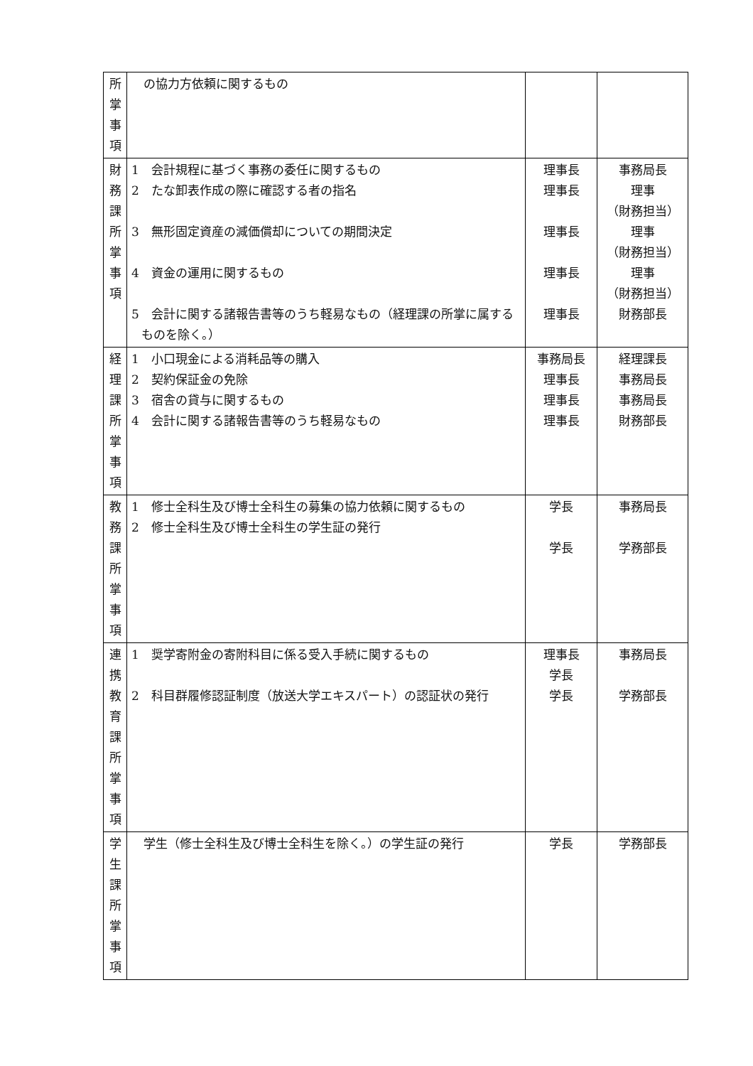| 所 掌 事 項 | の協力方依頼に関するもの | | |
| 財 務 課 所 掌 事 項 | 1 会計規程に基づく事務の委任に関するもの 2 たな卸表作成の際に確認する者の指名 3 無形固定資産の減価償却についての期間決定 4 資金の運用に関するもの 5 会計に関する諸報告書等のうち軽易なもの（経理課の所掌に属するものを除く。） | 理事長 理事長 理事長 理事長 理事長 | 事務局長 理事 （財務担当） 理事 （財務担当） 理事 （財務担当） 財務部長 |
| 経 理 課 所 掌 事 項 | 1 小口現金による消耗品等の購入 2 契約保証金の免除 3 宿舎の貸与に関するもの 4 会計に関する諸報告書等のうち軽易なもの | 事務局長 理事長 理事長 理事長 | 経理課長 事務局長 事務局長 財務部長 |
| 教 務 課 所 掌 事 項 | 1 修士全科生及び博士全科生の募集の協力依頼に関するもの 2 修士全科生及び博士全科生の学生証の発行 | 学長 学長 | 事務局長 学務部長 |
| 連 携 教 育 課 所 掌 事 項 | 1 奨学寄附金の寄附科目に係る受入手続に関するもの 2 科目群履修認証制度（放送大学エキスパート）の認証状の発行 | 理事長 学長 学長 | 事務局長 学務部長 |
| 学 生 課 所 掌 事 項 | 学生（修士全科生及び博士全科生を除く。）の学生証の発行 | 学長 | 学務部長 |